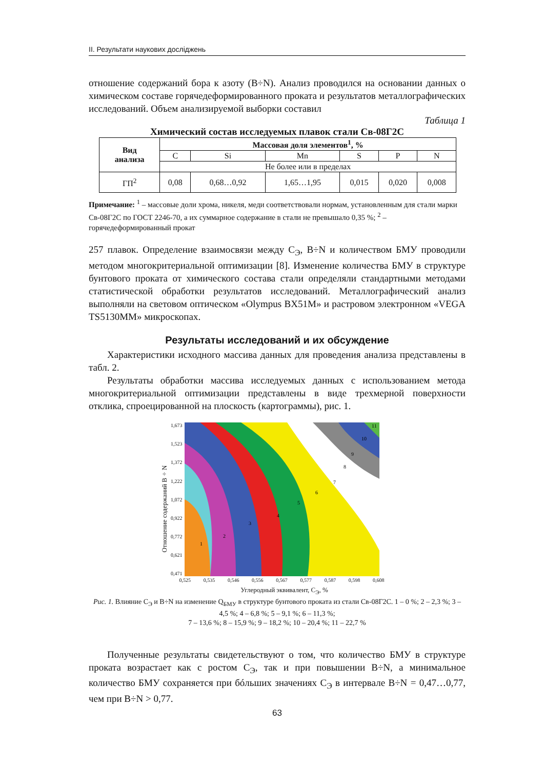II. Результати наукових досліджень
отношение содержаний бора к азоту (B÷N). Анализ проводился на основании данных о химическом составе горячедеформированного проката и результатов металлографических исследований. Объем анализируемой выборки составил
Таблица 1
Химический состав исследуемых плавок стали Св-08Г2С
| Вид анализа | Массовая доля элементов<sup>1</sup>, % | | | | | |
| --- | --- | --- | --- | --- | --- | --- |
| | C | Si | Mn | S | P | N |
| | Не более или в пределах | | | | | |
| ГП<sup>2</sup> | 0,08 | 0,68…0,92 | 1,65…1,95 | 0,015 | 0,020 | 0,008 |
Примечание: <sup>1</sup> – массовые доли хрома, никеля, меди соответствовали нормам, установленным для стали марки Св-08Г2С по ГОСТ 2246-70, а их суммарное содержание в стали не превышало 0,35 %; <sup>2</sup> – горячедеформированный прокат
257 плавок. Определение взаимосвязи между С<sub>Э</sub>, B÷N и количеством БМУ проводили методом многокритериальной оптимизации [8]. Изменение количества БМУ в структуре бунтового проката от химического состава стали определяли стандартными методами статистической обработки результатов исследований. Металлографический анализ выполняли на световом оптическом «Olympus BX51M» и растровом электронном «VEGA TS5130MM» микроскопах.
Результаты исследований и их обсуждение
Характеристики исходного массива данных для проведения анализа представлены в табл. 2.
Результаты обработки массива исследуемых данных с использованием метода многокритериальной оптимизации представлены в виде трехмерной поверхности отклика, спроецированной на плоскость (картограммы), рис. 1.
Отношение содержаний B÷N
1,673
1,523
1,372
1,222
1,072
0,922
0,772
0,621
0,471
1
2
3
4
5
6
7
8
9
10
11
0,525 0,535 0,546 0,556 0,567 0,577 0,587 0,598 0,608
Углеродный эквивалент, С<sub>Э</sub>, %
Рис. 1. Влияние С<sub>Э</sub> и B÷N на изменение Q<sub>БМУ</sub> в структуре бунтового проката из стали Св-08Г2С. 1 – 0 %; 2 – 2,3 %; 3 – 4,5 %; 4 – 6,8 %; 5 – 9,1 %; 6 – 11,3 %;
7 – 13,6 %; 8 – 15,9 %; 9 – 18,2 %; 10 – 20,4 %; 11 – 22,7 %
Полученные результаты свидетельствуют о том, что количество БМУ в структуре проката возрастает как с ростом С<sub>Э</sub>, так и при повышении B÷N, а минимальное количество БМУ сохраняется при бóльших значениях С<sub>Э</sub> в интервале B÷N = 0,47…0,77, чем при B÷N > 0,77.
63